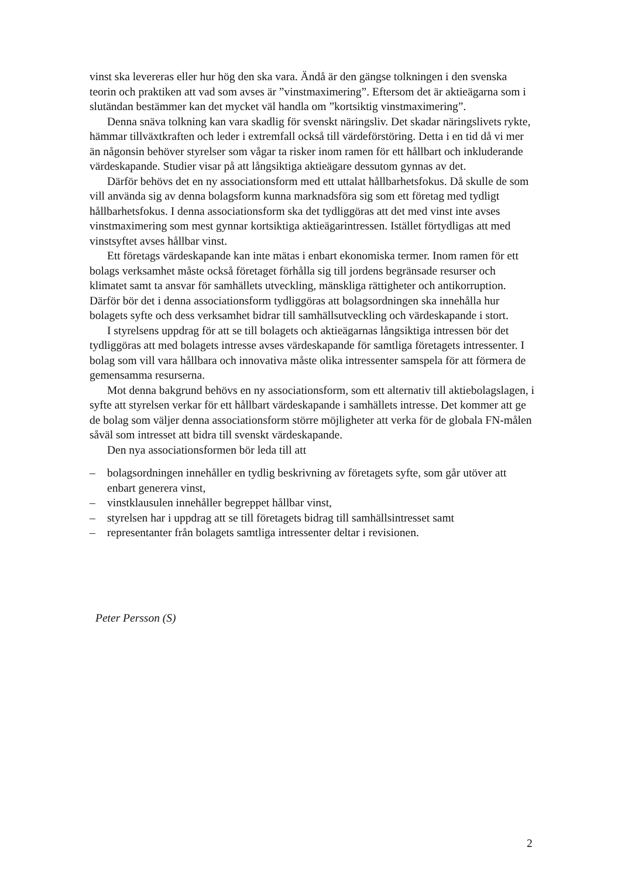vinst ska levereras eller hur hög den ska vara. Ändå är den gängse tolkningen i den svenska teorin och praktiken att vad som avses är ”vinstmaximering”. Eftersom det är aktieägarna som i slutändan bestämmer kan det mycket väl handla om ”kortsiktig vinstmaximering”.
Denna snäva tolkning kan vara skadlig för svenskt näringsliv. Det skadar närings­livets rykte, hämmar tillväxtkraften och leder i extremfall också till värdeförstöring. Detta i en tid då vi mer än någonsin behöver styrelser som vågar ta risker inom ramen för ett hållbart och inkluderande värdeskapande. Studier visar på att långsiktiga aktie­ägare dessutom gynnas av det.
Därför behövs det en ny associationsform med ett uttalat hållbarhetsfokus. Då skulle de som vill använda sig av denna bolagsform kunna marknadsföra sig som ett företag med tydligt hållbarhetsfokus. I denna associationsform ska det tydliggöras att det med vinst inte avses vinstmaximering som mest gynnar kortsiktiga aktieägarintressen. Istället förtydligas att med vinstsyftet avses hållbar vinst.
Ett företags värdeskapande kan inte mätas i enbart ekonomiska termer. Inom ramen för ett bolags verksamhet måste också företaget förhålla sig till jordens begränsade resurser och klimatet samt ta ansvar för samhällets utveckling, mänskliga rättigheter och antikorruption. Därför bör det i denna associationsform tydliggöras att bolagsordningen ska innehålla hur bolagets syfte och dess verksamhet bidrar till samhällsutveckling och värdeskapande i stort.
I styrelsens uppdrag för att se till bolagets och aktieägarnas långsiktiga intressen bör det tydliggöras att med bolagets intresse avses värdeskapande för samtliga företagets intressenter. I bolag som vill vara hållbara och innovativa måste olika intressenter samspela för att förmera de gemensamma resurserna.
Mot denna bakgrund behövs en ny associationsform, som ett alternativ till aktiebolagslagen, i syfte att styrelsen verkar för ett hållbart värdeskapande i samhällets intresse. Det kommer att ge de bolag som väljer denna associationsform större möjligheter att verka för de globala FN-målen såväl som intresset att bidra till svenskt värdeskapande.
Den nya associationsformen bör leda till att
– bolagsordningen innehåller en tydlig beskrivning av företagets syfte, som går utöver att enbart generera vinst,
– vinstklausulen innehåller begreppet hållbar vinst,
– styrelsen har i uppdrag att se till företagets bidrag till samhällsintresset samt
– representanter från bolagets samtliga intressenter deltar i revisionen.
Peter Persson (S)
2